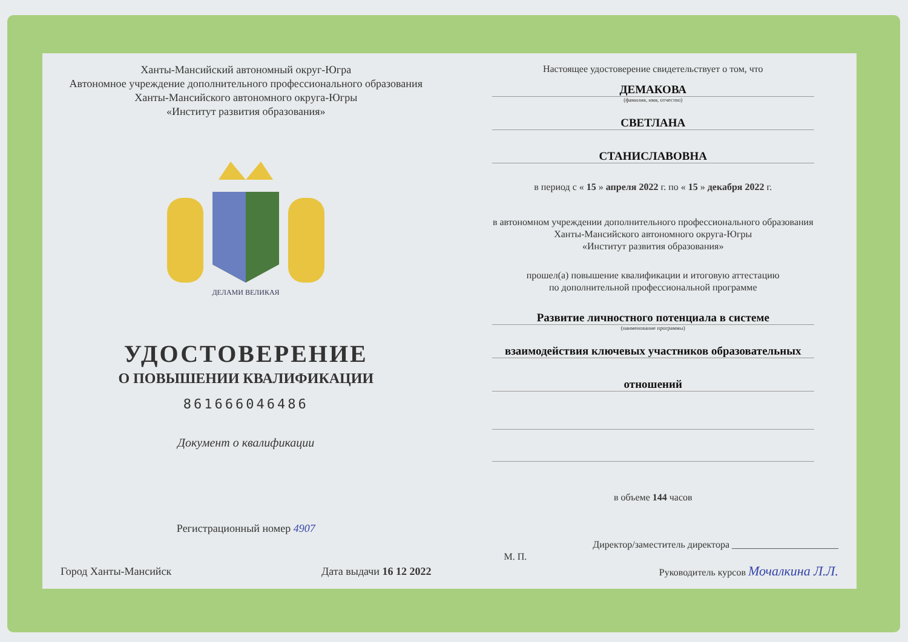Ханты-Мансийский автономный округ-Югра
Автономное учреждение дополнительного профессионального образования
Ханты-Мансийского автономного округа-Югры
«Институт развития образования»
ДЕЛАМИ ВЕЛИКАЯ
УДОСТОВЕРЕНИЕ
О ПОВЫШЕНИИ КВАЛИФИКАЦИИ
861666046486
Документ о квалификации
Регистрационный номер 4907
Город Ханты-Мансийск Дата выдачи 16 12 2022
Настоящее удостоверение свидетельствует о том, что
ДЕМАКОВА
(фамилия, имя, отчество)
СВЕТЛАНА
СТАНИСЛАВОВНА
в период с « 15 » апреля 2022 г. по « 15 » декабря 2022 г.
в автономном учреждении дополнительного профессионального образования
Ханты-Мансийского автономного округа-Югры
«Институт развития образования»
прошел(а) повышение квалификации и итоговую аттестацию
по дополнительной профессиональной программе
Развитие личностного потенциала в системе
(наименование программы)
взаимодействия ключевых участников образовательных
отношений
в объеме 144 часов
Директор/заместитель директора ______________________
М. П.
Руководитель курсов Мочалкина Л.Л.